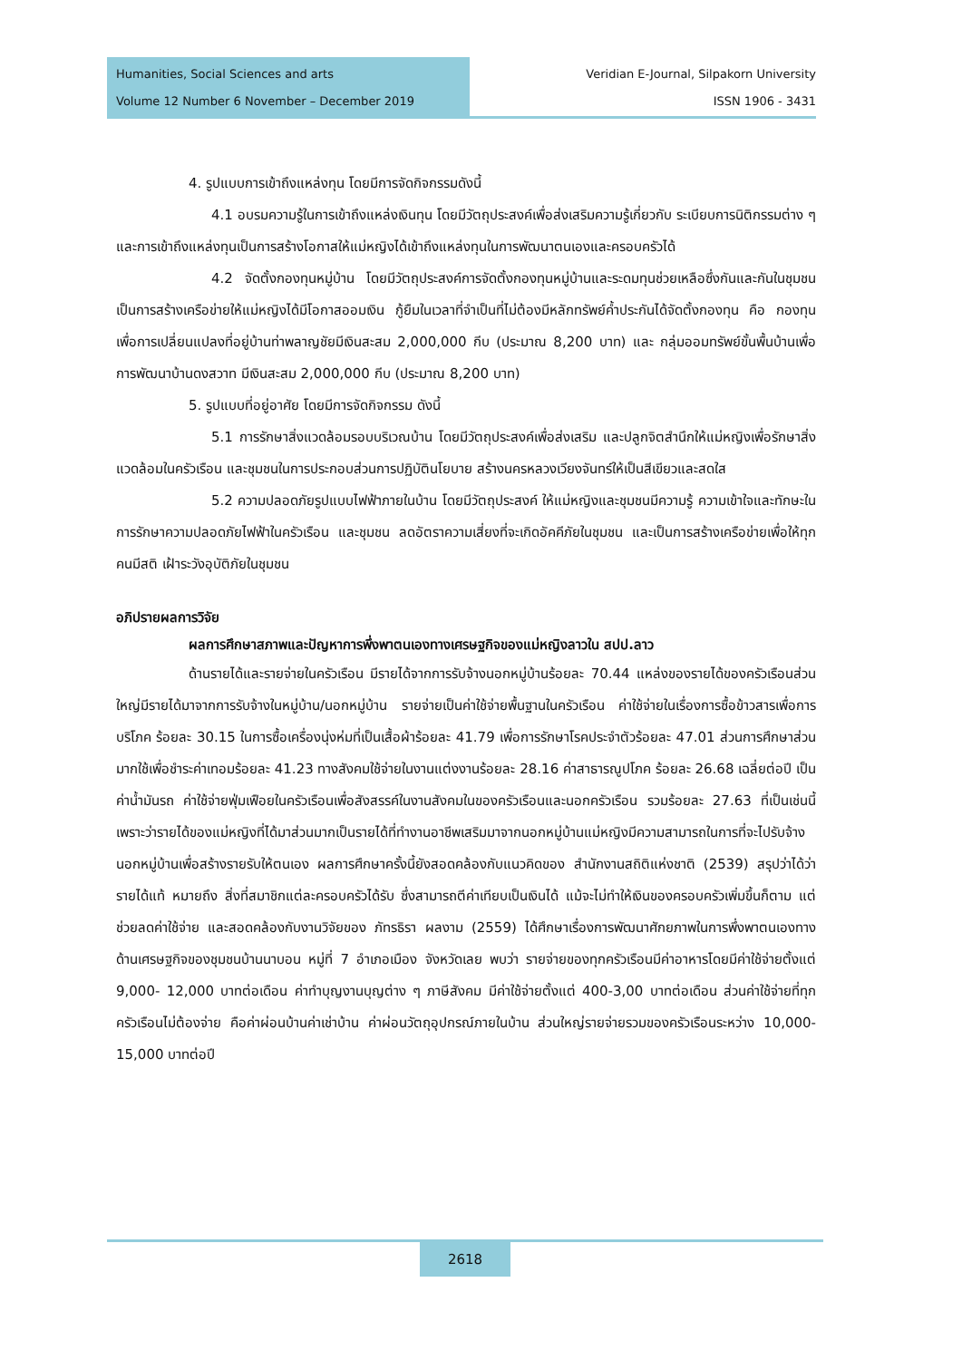Humanities, Social Sciences and arts
Volume 12 Number 6 November – December 2019
Veridian E-Journal, Silpakorn University
ISSN 1906 - 3431
4. รูปแบบการเข้าถึงแหล่งทุน โดยมีการจัดกิจกรรมดังนี้
4.1 อบรมความรู้ในการเข้าถึงแหล่งเงินทุน โดยมีวัตถุประสงค์เพื่อส่งเสริมความรู้เกี่ยวกับ ระเบียบการนิติกรรมต่าง ๆ และการเข้าถึงแหล่งทุนเป็นการสร้างโอกาสให้แม่หญิงได้เข้าถึงแหล่งทุนในการพัฒนาตนเองและครอบครัวได้
4.2 จัดตั้งกองทุนหมู่บ้าน โดยมีวัตถุประสงค์การจัดตั้งกองทุนหมู่บ้านและระดมทุนช่วยเหลือซึ่งกันและกันในชุมชน เป็นการสร้างเครือข่ายให้แม่หญิงได้มีโอกาสออมเงิน กู้ยืมในเวลาที่จำเป็นที่ไม่ต้องมีหลักทรัพย์ค้ำประกันได้จัดตั้งกองทุน คือ กองทุนเพื่อการเปลี่ยนแปลงที่อยู่บ้านท่าพลาญชัยมีเงินสะสม 2,000,000 กีบ (ประมาณ 8,200 บาท) และ กลุ่มออมทรัพย์ขั้นพื้นบ้านเพื่อการพัฒนาบ้านดงสวาท มีเงินสะสม 2,000,000 กีบ (ประมาณ 8,200 บาท)
5. รูปแบบที่อยู่อาศัย โดยมีการจัดกิจกรรม ดังนี้
5.1 การรักษาสิ่งแวดล้อมรอบบริเวณบ้าน โดยมีวัตถุประสงค์เพื่อส่งเสริม และปลูกจิตสำนึกให้แม่หญิงเพื่อรักษาสิ่งแวดล้อมในครัวเรือน และชุมชนในการประกอบส่วนการปฏิบัตินโยบาย สร้างนครหลวงเวียงจันทร์ให้เป็นสีเขียวและสดใส
5.2 ความปลอดภัยรูปแบบไฟฟ้าภายในบ้าน โดยมีวัตถุประสงค์ ให้แม่หญิงและชุมชนมีความรู้ ความเข้าใจและทักษะในการรักษาความปลอดภัยไฟฟ้าในครัวเรือน และชุมชน ลดอัตราความเสี่ยงที่จะเกิดอัคคีภัยในชุมชน และเป็นการสร้างเครือข่ายเพื่อให้ทุกคนมีสติ เฝ้าระวังอุบัติภัยในชุมชน
อภิปรายผลการวิจัย
ผลการศึกษาสภาพและปัญหาการพึ่งพาตนเองทางเศรษฐกิจของแม่หญิงลาวใน สปป.ลาว
ด้านรายได้และรายจ่ายในครัวเรือน มีรายได้จากการรับจ้างนอกหมู่บ้านร้อยละ 70.44 แหล่งของรายได้ของครัวเรือนส่วนใหญ่มีรายได้มาจากการรับจ้างในหมู่บ้าน/นอกหมู่บ้าน รายจ่ายเป็นค่าใช้จ่ายพื้นฐานในครัวเรือน ค่าใช้จ่ายในเรื่องการซื้อข้าวสารเพื่อการบริโภค ร้อยละ 30.15 ในการซื้อเครื่องนุ่งห่มที่เป็นเสื้อผ้าร้อยละ 41.79 เพื่อการรักษาโรคประจำตัวร้อยละ 47.01 ส่วนการศึกษาส่วนมากใช้เพื่อชำระค่าเทอมร้อยละ 41.23 ทางสังคมใช้จ่ายในงานแต่งงานร้อยละ 28.16 ค่าสาธารณูปโภค ร้อยละ 26.68 เฉลี่ยต่อปี เป็นค่าน้ำมันรถ ค่าใช้จ่ายฟุ่มเฟือยในครัวเรือนเพื่อสังสรรค์ในงานสังคมในของครัวเรือนและนอกครัวเรือน รวมร้อยละ 27.63 ที่เป็นเช่นนี้เพราะว่ารายได้ของแม่หญิงที่ได้มาส่วนมากเป็นรายได้ที่ทำงานอาชีพเสริมมาจากนอกหมู่บ้านแม่หญิงมีความสามารถในการที่จะไปรับจ้างนอกหมู่บ้านเพื่อสร้างรายรับให้ตนเอง ผลการศึกษาครั้งนี้ยังสอดคล้องกับแนวคิดของ สำนักงานสถิติแห่งชาติ (2539) สรุปว่าได้ว่า รายได้แท้ หมายถึง สิ่งที่สมาชิกแต่ละครอบครัวได้รับ ซึ่งสามารถตีค่าเทียบเป็นเงินได้ แม้จะไม่ทำให้เงินของครอบครัวเพิ่มขึ้นก็ตาม แต่ช่วยลดค่าใช้จ่าย และสอดคล้องกับงานวิจัยของ ภัทรธิรา ผลงาม (2559) ได้ศึกษาเรื่องการพัฒนาศักยภาพในการพึ่งพาตนเองทางด้านเศรษฐกิจของชุมชนบ้านนาบอน หมู่ที่ 7 อำเภอเมือง จังหวัดเลย พบว่า รายจ่ายของทุกครัวเรือนมีค่าอาหารโดยมีค่าใช้จ่ายตั้งแต่ 9,000- 12,000 บาทต่อเดือน ค่าทำบุญงานบุญต่าง ๆ ภาษีสังคม มีค่าใช้จ่ายตั้งแต่ 400-3,00 บาทต่อเดือน ส่วนค่าใช้จ่ายที่ทุกครัวเรือนไม่ต้องจ่าย คือค่าผ่อนบ้านค่าเช่าบ้าน ค่าผ่อนวัตถุอุปกรณ์ภายในบ้าน ส่วนใหญ่รายจ่ายรวมของครัวเรือนระหว่าง 10,000-15,000 บาทต่อปี
2618